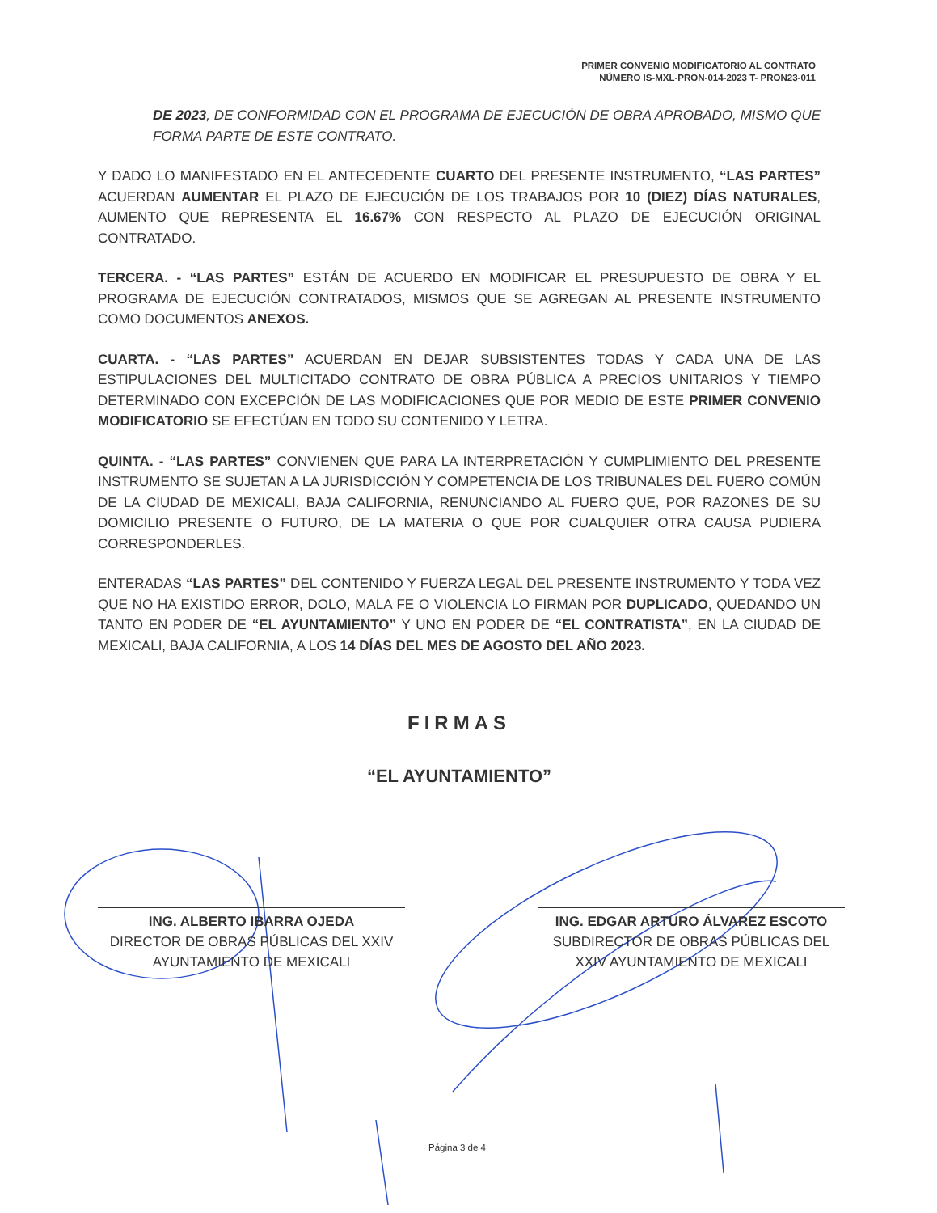PRIMER CONVENIO MODIFICATORIO AL CONTRATO
NÚMERO IS-MXL-PRON-014-2023 T- PRON23-011
DE 2023, DE CONFORMIDAD CON EL PROGRAMA DE EJECUCIÓN DE OBRA APROBADO, MISMO QUE FORMA PARTE DE ESTE CONTRATO.
Y DADO LO MANIFESTADO EN EL ANTECEDENTE CUARTO DEL PRESENTE INSTRUMENTO, “LAS PARTES” ACUERDAN AUMENTAR EL PLAZO DE EJECUCIÓN DE LOS TRABAJOS POR 10 (DIEZ) DÍAS NATURALES, AUMENTO QUE REPRESENTA EL 16.67% CON RESPECTO AL PLAZO DE EJECUCIÓN ORIGINAL CONTRATADO.
TERCERA. - “LAS PARTES” ESTÁN DE ACUERDO EN MODIFICAR EL PRESUPUESTO DE OBRA Y EL PROGRAMA DE EJECUCIÓN CONTRATADOS, MISMOS QUE SE AGREGAN AL PRESENTE INSTRUMENTO COMO DOCUMENTOS ANEXOS.
CUARTA. - “LAS PARTES” ACUERDAN EN DEJAR SUBSISTENTES TODAS Y CADA UNA DE LAS ESTIPULACIONES DEL MULTICITADO CONTRATO DE OBRA PÚBLICA A PRECIOS UNITARIOS Y TIEMPO DETERMINADO CON EXCEPCIÓN DE LAS MODIFICACIONES QUE POR MEDIO DE ESTE PRIMER CONVENIO MODIFICATORIO SE EFECTÚAN EN TODO SU CONTENIDO Y LETRA.
QUINTA. - “LAS PARTES” CONVIENEN QUE PARA LA INTERPRETACIÓN Y CUMPLIMIENTO DEL PRESENTE INSTRUMENTO SE SUJETAN A LA JURISDICCIÓN Y COMPETENCIA DE LOS TRIBUNALES DEL FUERO COMÚN DE LA CIUDAD DE MEXICALI, BAJA CALIFORNIA, RENUNCIANDO AL FUERO QUE, POR RAZONES DE SU DOMICILIO PRESENTE O FUTURO, DE LA MATERIA O QUE POR CUALQUIER OTRA CAUSA PUDIERA CORRESPONDERLES.
ENTERADAS “LAS PARTES” DEL CONTENIDO Y FUERZA LEGAL DEL PRESENTE INSTRUMENTO Y TODA VEZ QUE NO HA EXISTIDO ERROR, DOLO, MALA FE O VIOLENCIA LO FIRMAN POR DUPLICADO, QUEDANDO UN TANTO EN PODER DE “EL AYUNTAMIENTO” Y UNO EN PODER DE “EL CONTRATISTA”, EN LA CIUDAD DE MEXICALI, BAJA CALIFORNIA, A LOS 14 DÍAS DEL MES DE AGOSTO DEL AÑO 2023.
FIRMAS
“EL AYUNTAMIENTO”
ING. ALBERTO IBARRA OJEDA
DIRECTOR DE OBRAS PÚBLICAS DEL XXIV AYUNTAMIENTO DE MEXICALI
ING. EDGAR ARTURO ÁLVAREZ ESCOTO
SUBDIRECTOR DE OBRAS PÚBLICAS DEL XXIV AYUNTAMIENTO DE MEXICALI
Página 3 de 4